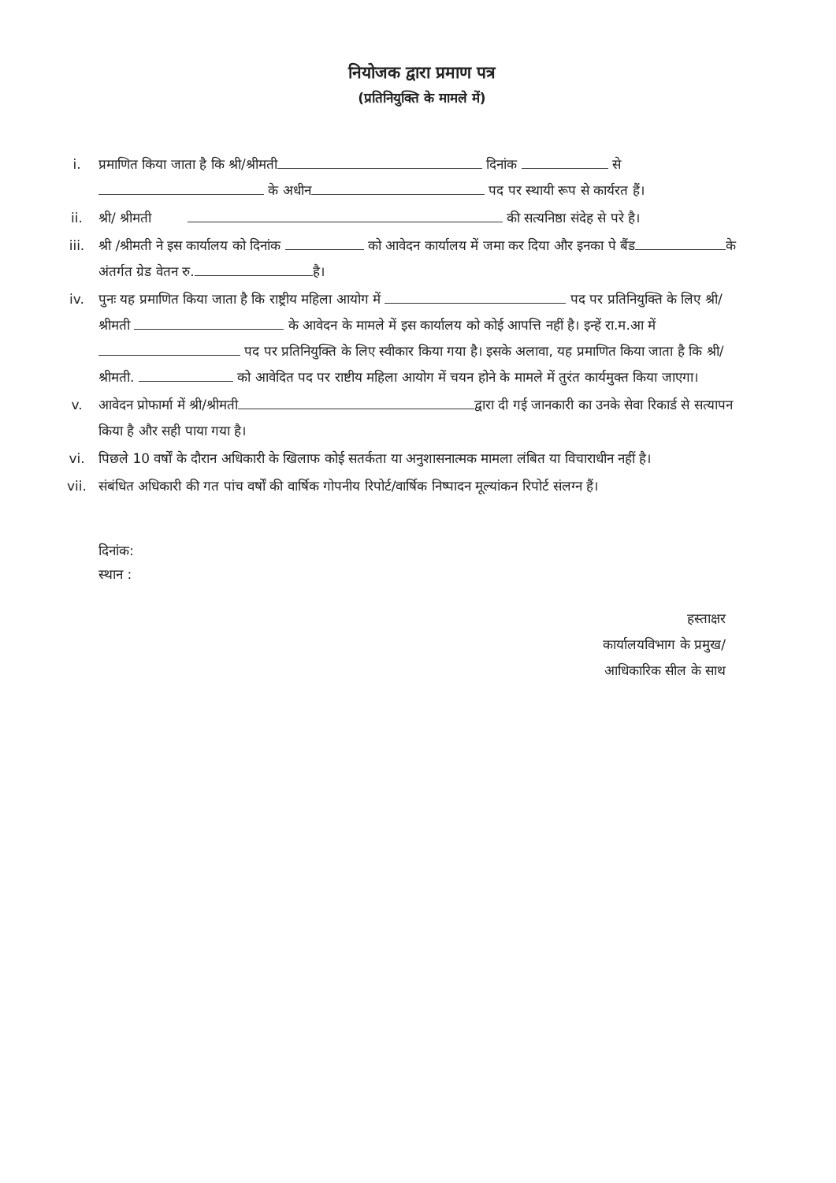नियोजक द्वारा प्रमाण पत्र
(प्रतिनियुक्ति के मामले में)
i. प्रमाणित किया जाता है कि श्री/श्रीमती दिनांक से के अधीन पद पर स्थायी रूप से कार्यरत हैं।
ii. श्री/ श्रीमती की सत्यनिष्ठा संदेह से परे है।
iii. श्री /श्रीमती ने इस कार्यालय को दिनांक को आवेदन कार्यालय में जमा कर दिया और इनका पे बैंड के अंतर्गत ग्रेड वेतन रु. है।
iv. पुनः यह प्रमाणित किया जाता है कि राष्ट्रीय महिला आयोग में पद पर प्रतिनियुक्ति के लिए श्री/ श्रीमती के आवेदन के मामले में इस कार्यालय को कोई आपत्ति नहीं है। इन्हें रा.म.आ में पद पर प्रतिनियुक्ति के लिए स्वीकार किया गया है। इसके अलावा, यह प्रमाणित किया जाता है कि श्री/ श्रीमती. को आवेदित पद पर राष्टीय महिला आयोग में चयन होने के मामले में तुरंत कार्यमुक्त किया जाएगा।
v. आवेदन प्रोफार्मा में श्री/श्रीमती द्वारा दी गई जानकारी का उनके सेवा रिकार्ड से सत्यापन किया है और सही पाया गया है।
vi. पिछले 10 वर्षों के दौरान अधिकारी के खिलाफ कोई सतर्कता या अनुशासनात्मक मामला लंबित या विचाराधीन नहीं है।
vii. संबंधित अधिकारी की गत पांच वर्षों की वार्षिक गोपनीय रिपोर्ट/वार्षिक निष्पादन मूल्यांकन रिपोर्ट संलग्न हैं।
दिनांक:
स्थान :
हस्ताक्षर
कार्यालयविभाग के प्रमुख/
आधिकारिक सील के साथ